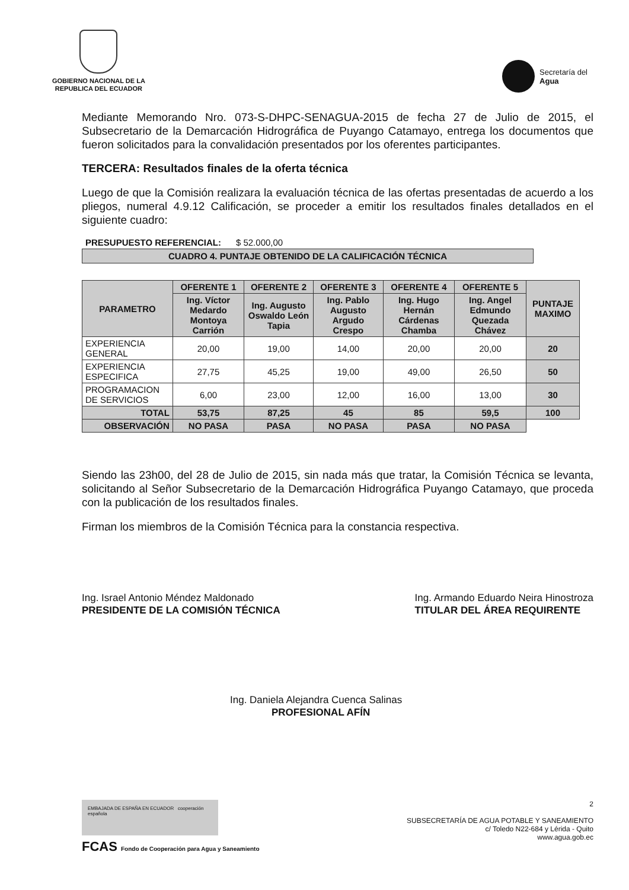GOBIERNO NACIONAL DE LA
REPUBLICA DEL ECUADOR
Secretaría del
Agua
Mediante Memorando Nro. 073-S-DHPC-SENAGUA-2015 de fecha 27 de Julio de 2015, el Subsecretario de la Demarcación Hidrográfica de Puyango Catamayo, entrega los documentos que fueron solicitados para la convalidación presentados por los oferentes participantes.
TERCERA: Resultados finales de la oferta técnica
Luego de que la Comisión realizara la evaluación técnica de las ofertas presentadas de acuerdo a los pliegos, numeral 4.9.12 Calificación, se proceder a emitir los resultados finales detallados en el siguiente cuadro:
PRESUPUESTO REFERENCIAL: $ 52.000,00
CUADRO 4. PUNTAJE OBTENIDO DE LA CALIFICACIÓN TÉCNICA
| PARAMETRO | OFERENTE 1 | OFERENTE 2 | OFERENTE 3 | OFERENTE 4 | OFERENTE 5 | PUNTAJE MAXIMO |
| --- | --- | --- | --- | --- | --- | --- |
| | Ing. Víctor Medardo Montoya Carrión | Ing. Augusto Oswaldo León Tapia | Ing. Pablo Augusto Argudo Crespo | Ing. Hugo Hernán Cárdenas Chamba | Ing. Angel Edmundo Quezada Chávez | |
| EXPERIENCIA GENERAL | 20,00 | 19,00 | 14,00 | 20,00 | 20,00 | 20 |
| EXPERIENCIA ESPECIFICA | 27,75 | 45,25 | 19,00 | 49,00 | 26,50 | 50 |
| PROGRAMACION DE SERVICIOS | 6,00 | 23,00 | 12,00 | 16,00 | 13,00 | 30 |
| TOTAL | 53,75 | 87,25 | 45 | 85 | 59,5 | 100 |
| OBSERVACIÓN | NO PASA | PASA | NO PASA | PASA | NO PASA | |
Siendo las 23h00, del 28 de Julio de 2015, sin nada más que tratar, la Comisión Técnica se levanta, solicitando al Señor Subsecretario de la Demarcación Hidrográfica Puyango Catamayo, que proceda con la publicación de los resultados finales.
Firman los miembros de la Comisión Técnica para la constancia respectiva.
Ing. Israel Antonio Méndez Maldonado
PRESIDENTE DE LA COMISIÓN TÉCNICA
Ing. Armando Eduardo Neira Hinostroza
TITULAR DEL ÁREA REQUIRENTE
Ing. Daniela Alejandra Cuenca Salinas
PROFESIONAL AFÍN
EMBAJADA DE ESPAÑA EN ECUADOR cooperación española
FCAS Fondo de Cooperación para Agua y Saneamiento
2
SUBSECRETARÍA DE AGUA POTABLE Y SANEAMIENTO
c/ Toledo N22-684 y Lérida - Quito
www.agua.gob.ec